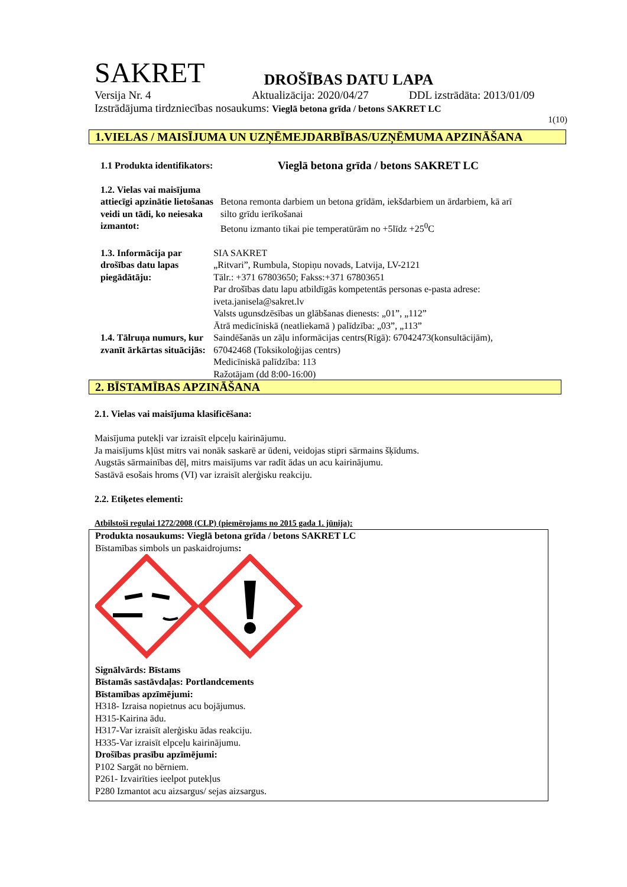SAKRET DROŠĪBAS DATU LAPA
Versija Nr. 4 Aktualizācija: 2020/04/27 DDL izstrādāta: 2013/01/09
Izstrādājuma tirdzniecības nosaukums: Vieglā betona grīda / betons SAKRET LC
1(10)
1.VIELAS / MAISĪJUMA UN UZŅĒMEJDARBĪBAS/UZŅĒMUMA APZINĀŠANA
1.1 Produkta identifikators:
Vieglā betona grīda / betons SAKRET LC
1.2. Vielas vai maisījuma attiecīgi apzinātie lietošanas veidi un tādi, ko neiesaka izmantot:
Betona remonta darbiem un betona grīdām, iekšdarbiem un ārdarbiem, kā arī silto grīdu ierīkošanai
Betonu izmanto tikai pie temperatūrām no +5līdz +25<sup>0</sup>C
1.3. Informācija par drošības datu lapas piegādātāju:
1.4. Tālruņa numurs, kur zvanīt ārkārtas situācijās:
SIA SAKRET
„Ritvari”, Rumbula, Stopiņu novads, Latvija, LV-2121
Tālr.: +371 67803650; Fakss:+371 67803651
Par drošības datu lapu atbildīgās kompetentās personas e-pasta adrese: iveta.janisela@sakret.lv
Valsts ugunsdzēsības un glābšanas dienests: „01”, „112”
Ātrā medicīniskā (neatliekamā ) palīdzība: „03”, „113”
Saindēšanās un zāļu informācijas centrs(Rīgā): 67042473(konsultācijām), 67042468 (Toksikoloģijas centrs)
Medicīniskā palīdzība: 113
Ražotājam (dd 8:00-16:00)
2. BĪSTAMĪBAS APZINĀŠANA
2.1. Vielas vai maisījuma klasificēšana:
Maisījuma putekļi var izraisīt elpceļu kairinājumu.
Ja maisījums kļūst mitrs vai nonāk saskarē ar ūdeni, veidojas stipri sārmains šķīdums.
Augstās sārmainības dēļ, mitrs maisījums var radīt ādas un acu kairinājumu.
Sastāvā esošais hroms (VI) var izraisīt alerģisku reakciju.
2.2. Etiķetes elementi:
Atbilstoši regulai 1272/2008 (CLP) (piemērojams no 2015 gada 1. jūnija):
Produkta nosaukums: Vieglā betona grīda / betons SAKRET LC
Bīstamības simbols un paskaidrojums:
Signālvārds: Bīstams
Bīstamās sastāvdaļas: Portlandcements
Bīstamības apzīmējumi:
H318- Izraisa nopietnus acu bojājumus.
H315-Kairina ādu.
H317-Var izraisīt alerģisku ādas reakciju.
H335-Var izraisīt elpceļu kairinājumu.
Drošības prasību apzīmējumi:
P102 Sargāt no bērniem.
P261- Izvairīties ieelpot putekļus
P280 Izmantot acu aizsargus/ sejas aizsargus.